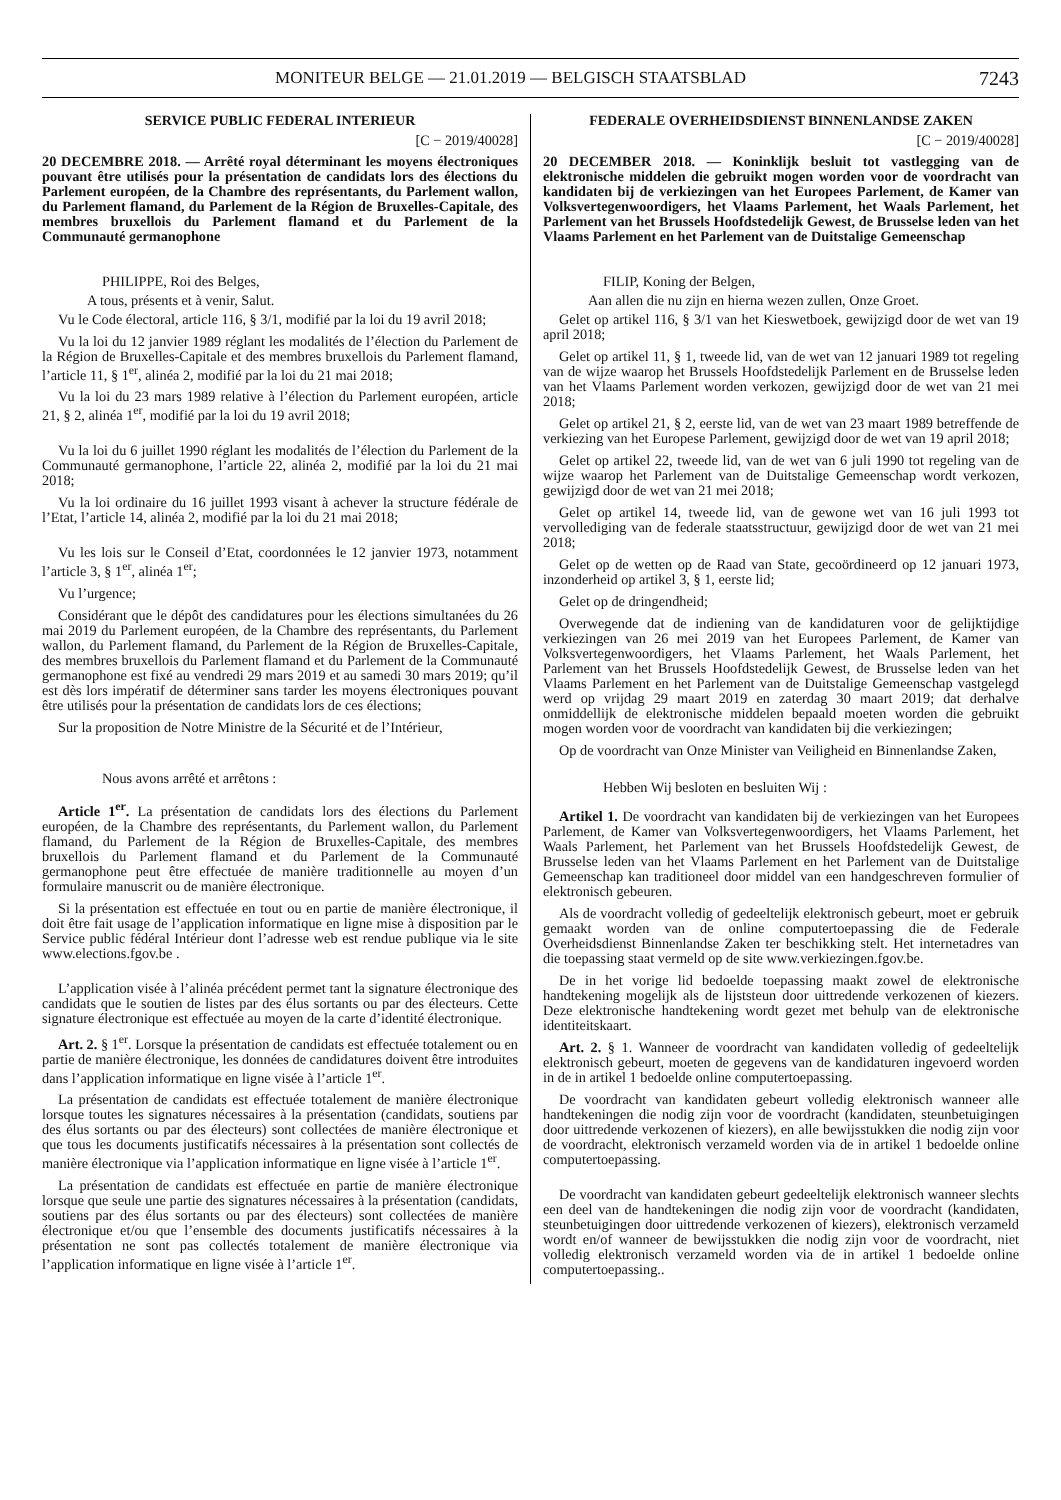MONITEUR BELGE — 21.01.2019 — BELGISCH STAATSBLAD 7243
SERVICE PUBLIC FEDERAL INTERIEUR
[C − 2019/40028]
20 DECEMBRE 2018. — Arrêté royal déterminant les moyens électroniques pouvant être utilisés pour la présentation de candidats lors des élections du Parlement européen, de la Chambre des représentants, du Parlement wallon, du Parlement flamand, du Parlement de la Région de Bruxelles-Capitale, des membres bruxellois du Parlement flamand et du Parlement de la Communauté germanophone
PHILIPPE, Roi des Belges,
A tous, présents et à venir, Salut.
Vu le Code électoral, article 116, § 3/1, modifié par la loi du 19 avril 2018;
Vu la loi du 12 janvier 1989 réglant les modalités de l’élection du Parlement de la Région de Bruxelles-Capitale et des membres bruxellois du Parlement flamand, l’article 11, § 1<sup>er</sup>, alinéa 2, modifié par la loi du 21 mai 2018;
Vu la loi du 23 mars 1989 relative à l’élection du Parlement européen, article 21, § 2, alinéa 1<sup>er</sup>, modifié par la loi du 19 avril 2018;
Vu la loi du 6 juillet 1990 réglant les modalités de l’élection du Parlement de la Communauté germanophone, l’article 22, alinéa 2, modifié par la loi du 21 mai 2018;
Vu la loi ordinaire du 16 juillet 1993 visant à achever la structure fédérale de l’Etat, l’article 14, alinéa 2, modifié par la loi du 21 mai 2018;
Vu les lois sur le Conseil d’Etat, coordonnées le 12 janvier 1973, notamment l’article 3, § 1<sup>er</sup>, alinéa 1<sup>er</sup>;
Vu l’urgence;
Considérant que le dépôt des candidatures pour les élections simultanées du 26 mai 2019 du Parlement européen, de la Chambre des représentants, du Parlement wallon, du Parlement flamand, du Parlement de la Région de Bruxelles-Capitale, des membres bruxellois du Parlement flamand et du Parlement de la Communauté germanophone est fixé au vendredi 29 mars 2019 et au samedi 30 mars 2019; qu’il est dès lors impératif de déterminer sans tarder les moyens électroniques pouvant être utilisés pour la présentation de candidats lors de ces élections;
Sur la proposition de Notre Ministre de la Sécurité et de l’Intérieur,
Nous avons arrêté et arrêtons :
Article 1<sup>er</sup>. La présentation de candidats lors des élections du Parlement européen, de la Chambre des représentants, du Parlement wallon, du Parlement flamand, du Parlement de la Région de Bruxelles-Capitale, des membres bruxellois du Parlement flamand et du Parlement de la Communauté germanophone peut être effectuée de manière traditionnelle au moyen d’un formulaire manuscrit ou de manière électronique.
Si la présentation est effectuée en tout ou en partie de manière électronique, il doit être fait usage de l’application informatique en ligne mise à disposition par le Service public fédéral Intérieur dont l’adresse web est rendue publique via le site www.elections.fgov.be .
L’application visée à l’alinéa précédent permet tant la signature électronique des candidats que le soutien de listes par des élus sortants ou par des électeurs. Cette signature électronique est effectuée au moyen de la carte d’identité électronique.
Art. 2. § 1<sup>er</sup>. Lorsque la présentation de candidats est effectuée totalement ou en partie de manière électronique, les données de candidatures doivent être introduites dans l’application informatique en ligne visée à l’article 1<sup>er</sup>.
La présentation de candidats est effectuée totalement de manière électronique lorsque toutes les signatures nécessaires à la présentation (candidats, soutiens par des élus sortants ou par des électeurs) sont collectées de manière électronique et que tous les documents justificatifs nécessaires à la présentation sont collectés de manière électronique via l’application informatique en ligne visée à l’article 1<sup>er</sup>.
La présentation de candidats est effectuée en partie de manière électronique lorsque que seule une partie des signatures nécessaires à la présentation (candidats, soutiens par des élus sortants ou par des électeurs) sont collectées de manière électronique et/ou que l’ensemble des documents justificatifs nécessaires à la présentation ne sont pas collectés totalement de manière électronique via l’application informatique en ligne visée à l’article 1<sup>er</sup>.
FEDERALE OVERHEIDSDIENST BINNENLANDSE ZAKEN
[C − 2019/40028]
20 DECEMBER 2018. — Koninklijk besluit tot vastlegging van de elektronische middelen die gebruikt mogen worden voor de voordracht van kandidaten bij de verkiezingen van het Europees Parlement, de Kamer van Volksvertegenwoordigers, het Vlaams Parlement, het Waals Parlement, het Parlement van het Brussels Hoofdstedelijk Gewest, de Brusselse leden van het Vlaams Parlement en het Parlement van de Duitstalige Gemeenschap
FILIP, Koning der Belgen,
Aan allen die nu zijn en hierna wezen zullen, Onze Groet.
Gelet op artikel 116, § 3/1 van het Kieswetboek, gewijzigd door de wet van 19 april 2018;
Gelet op artikel 11, § 1, tweede lid, van de wet van 12 januari 1989 tot regeling van de wijze waarop het Brussels Hoofdstedelijk Parlement en de Brusselse leden van het Vlaams Parlement worden verkozen, gewijzigd door de wet van 21 mei 2018;
Gelet op artikel 21, § 2, eerste lid, van de wet van 23 maart 1989 betreffende de verkiezing van het Europese Parlement, gewijzigd door de wet van 19 april 2018;
Gelet op artikel 22, tweede lid, van de wet van 6 juli 1990 tot regeling van de wijze waarop het Parlement van de Duitstalige Gemeenschap wordt verkozen, gewijzigd door de wet van 21 mei 2018;
Gelet op artikel 14, tweede lid, van de gewone wet van 16 juli 1993 tot vervollediging van de federale staatsstructuur, gewijzigd door de wet van 21 mei 2018;
Gelet op de wetten op de Raad van State, gecoördineerd op 12 januari 1973, inzonderheid op artikel 3, § 1, eerste lid;
Gelet op de dringendheid;
Overwegende dat de indiening van de kandidaturen voor de gelijktijdige verkiezingen van 26 mei 2019 van het Europees Parlement, de Kamer van Volksvertegenwoordigers, het Vlaams Parlement, het Waals Parlement, het Parlement van het Brussels Hoofdstedelijk Gewest, de Brusselse leden van het Vlaams Parlement en het Parlement van de Duitstalige Gemeenschap vastgelegd werd op vrijdag 29 maart 2019 en zaterdag 30 maart 2019; dat derhalve onmiddellijk de elektronische middelen bepaald moeten worden die gebruikt mogen worden voor de voordracht van kandidaten bij die verkiezingen;
Op de voordracht van Onze Minister van Veiligheid en Binnenlandse Zaken,
Hebben Wij besloten en besluiten Wij :
Artikel 1. De voordracht van kandidaten bij de verkiezingen van het Europees Parlement, de Kamer van Volksvertegenwoordigers, het Vlaams Parlement, het Waals Parlement, het Parlement van het Brussels Hoofdstedelijk Gewest, de Brusselse leden van het Vlaams Parlement en het Parlement van de Duitstalige Gemeenschap kan traditioneel door middel van een handgeschreven formulier of elektronisch gebeuren.
Als de voordracht volledig of gedeeltelijk elektronisch gebeurt, moet er gebruik gemaakt worden van de online computertoepassing die de Federale Overheidsdienst Binnenlandse Zaken ter beschikking stelt. Het internetadres van die toepassing staat vermeld op de site www.verkiezingen.fgov.be.
De in het vorige lid bedoelde toepassing maakt zowel de elektronische handtekening mogelijk als de lijststeun door uittredende verkozenen of kiezers. Deze elektronische handtekening wordt gezet met behulp van de elektronische identiteitskaart.
Art. 2. § 1. Wanneer de voordracht van kandidaten volledig of gedeeltelijk elektronisch gebeurt, moeten de gegevens van de kandidaturen ingevoerd worden in de in artikel 1 bedoelde online computertoepassing.
De voordracht van kandidaten gebeurt volledig elektronisch wanneer alle handtekeningen die nodig zijn voor de voordracht (kandidaten, steunbetuigingen door uittredende verkozenen of kiezers), en alle bewijsstukken die nodig zijn voor de voordracht, elektronisch verzameld worden via de in artikel 1 bedoelde online computertoepassing.
De voordracht van kandidaten gebeurt gedeeltelijk elektronisch wanneer slechts een deel van de handtekeningen die nodig zijn voor de voordracht (kandidaten, steunbetuigingen door uittredende verkozenen of kiezers), elektronisch verzameld wordt en/of wanneer de bewijsstukken die nodig zijn voor de voordracht, niet volledig elektronisch verzameld worden via de in artikel 1 bedoelde online computertoepassing..